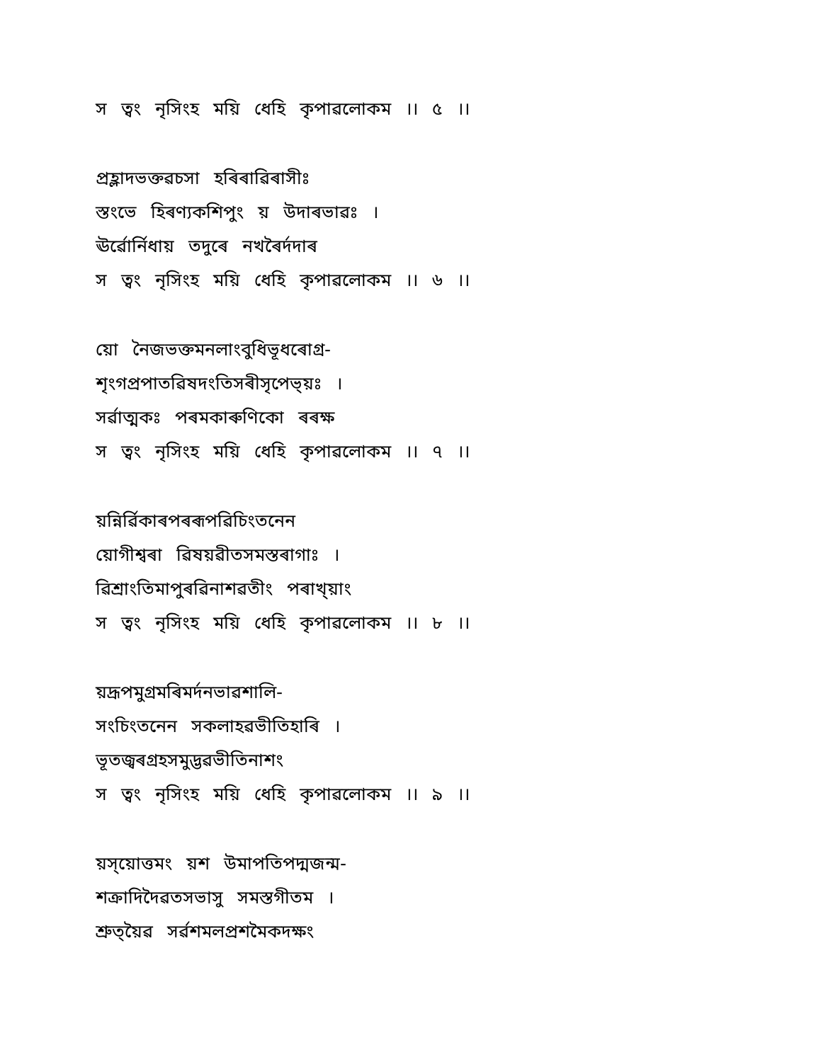স ত্ৱং নৃসিংহ ময়ি ধেহি কৃপাৱলোকম ।। ৫ ।।
প্ৰহ্লাদভক্তৱচসা হৰিৰাৱিৰাসীঃ
স্তংভে হিৰণ্যকশিপুং য় উদাৰভাৱঃ ।
ঊৰ্ৱোৰ্নিধায় তদুৰে নখৰৈৰ্দদাৰ
স ত্ৱং নৃসিংহ ময়ি ধেহি কৃপাৱলোকম ।। ৬ ।।
য়ো নৈজভক্তমনলাংবুধিভূধৰোগ্ৰ-
শৃংগপ্ৰপাতৱিষদংতিসৰীসৃপেভ্য়ঃ ।
সৰ্ৱাত্মকঃ পৰমকাৰুণিকো ৰৰক্ষ
স ত্ৱং নৃসিংহ ময়ি ধেহি কৃপাৱলোকম ।। ৭ ।।
য়ন্নিৰ্ৱিকাৰপৰৰূপৱিচিংতনেন
য়োগীশ্ৱৰা ৱিষয়ৱীতসমস্তৰাগাঃ ।
ৱিশ্ৰাংতিমাপুৰৱিনাশৱতীং পৰাখ্য়াং
স ত্ৱং নৃসিংহ ময়ি ধেহি কৃপাৱলোকম ।। ৮ ।।
য়দ্ৰূপমুগ্ৰমৰিমৰ্দনভাৱশালি-
সংচিংতনেন সকলাহৱভীতিহাৰি ।
ভূতজ্ৱৰগ্ৰহসমুদ্ভৱভীতিনাশং
স ত্ৱং নৃসিংহ ময়ি ধেহি কৃপাৱলোকম ।। ৯ ।।
য়স্য়োত্তমং য়শ উমাপতিপদ্মজন্ম-
শক্ৰাদিদৈৱতসভাসু সমস্তগীতম ।
শ্ৰুত্য়ৈৱ সৰ্ৱশমলপ্ৰশমৈকদক্ষং